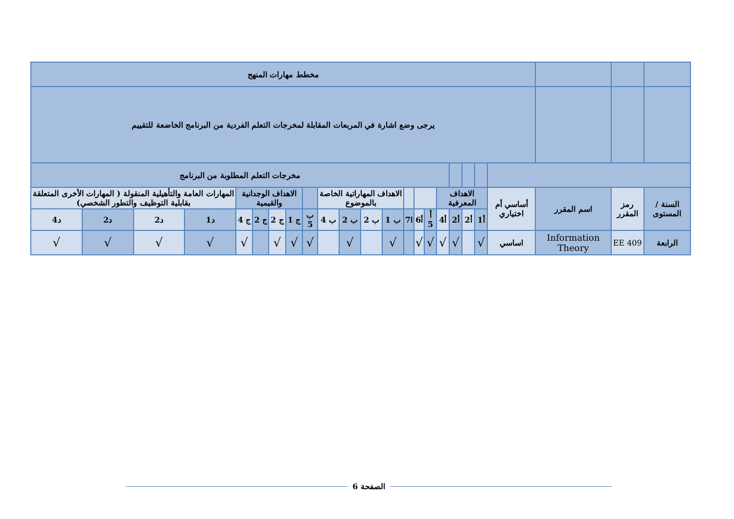| | | | مخطط مهارات المنهج | | | | | | | | | | | | | | | | | | | | |
| | | | يرجى وضع اشارة في المربعات المقابلة لمخرجات التعلم الفردية من البرنامج الخاضعة للتقييم | | | | | | | | | | | | | | | | | | | | |
| | | | | | | | مخرجات التعلم المطلوبة من البرنامج | | | | | | | | | | | | | | | | |
| السنة / المستوى | رمز المقرر | اسم المقرر | أساسي أم اختياري | الاهداف المعرفية | | | | | | | الاهداف المهاراتية الخاصة بالموضوع | | | | | الاهداف الوجدانية والقيمية | | | | المهارات العامة والتأهيلية المنقولة ( المهارات الأخرى المتعلقة بقابلية التوظيف والتطور الشخصي) | | | |
| | | | | أ1 | أ2 | أ2 | أ4 | أ 5 | أ6 | ا7 | ب 1 | ب 2 | ب 2 | ب 4 | ب 5 | ج 1 | ج 2 | ج 2 | ج 4 | د1 | د2 | د2 | د4 |
| الرابعة | EE 409 | Information Theory | اساسي | √ | | √ | √ | √ | √ | | √ | | √ | | √ | √ | √ | | √ | √ | √ | √ | √ |
الصفحة 6